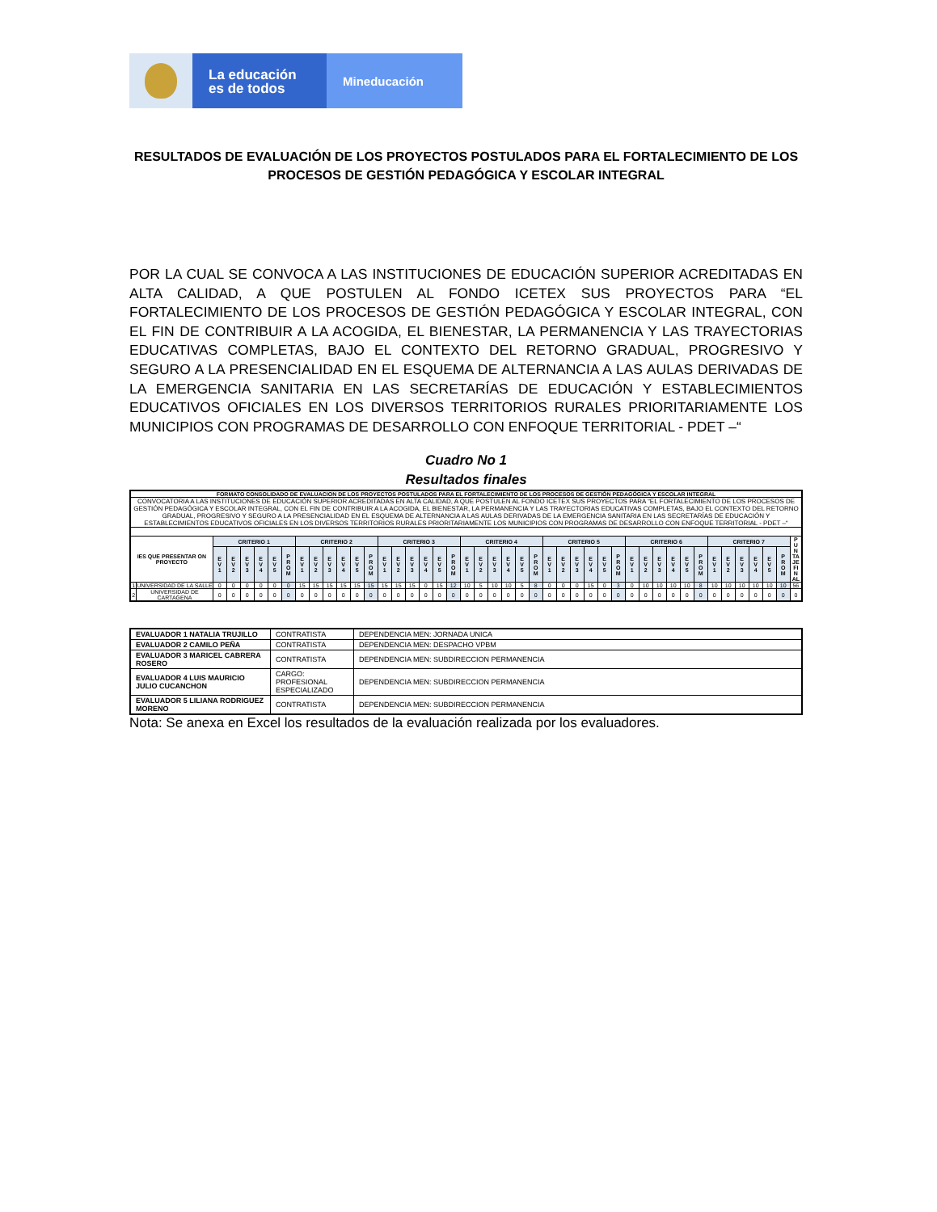La educación
es de todos
Mineducación
RESULTADOS DE EVALUACIÓN DE LOS PROYECTOS POSTULADOS PARA EL FORTALECIMIENTO DE LOS PROCESOS DE GESTIÓN PEDAGÓGICA Y ESCOLAR INTEGRAL
POR LA CUAL SE CONVOCA A LAS INSTITUCIONES DE EDUCACIÓN SUPERIOR ACREDITADAS EN ALTA CALIDAD, A QUE POSTULEN AL FONDO ICETEX SUS PROYECTOS PARA “EL FORTALECIMIENTO DE LOS PROCESOS DE GESTIÓN PEDAGÓGICA Y ESCOLAR INTEGRAL, CON EL FIN DE CONTRIBUIR A LA ACOGIDA, EL BIENESTAR, LA PERMANENCIA Y LAS TRAYECTORIAS EDUCATIVAS COMPLETAS, BAJO EL CONTEXTO DEL RETORNO GRADUAL, PROGRESIVO Y SEGURO A LA PRESENCIALIDAD EN EL ESQUEMA DE ALTERNANCIA A LAS AULAS DERIVADAS DE LA EMERGENCIA SANITARIA EN LAS SECRETARÍAS DE EDUCACIÓN Y ESTABLECIMIENTOS EDUCATIVOS OFICIALES EN LOS DIVERSOS TERRITORIOS RURALES PRIORITARIAMENTE LOS MUNICIPIOS CON PROGRAMAS DE DESARROLLO CON ENFOQUE TERRITORIAL - PDET –“
Cuadro No 1
Resultados finales
| FORMATO CONSOLIDADO DE EVALUACION DE LOS PROYECTOS POSTULADOS PARA EL FORTALECIMIENTO DE LOS PROCESOS DE GESTIÓN PEDAGÓGICA Y ESCOLAR INTEGRAL | | | | | | | | | | | | | | | | | | | | | | | | | | | | | | | | | | | | | | | | | | | | |
| --- | --- | --- | --- | --- | --- | --- | --- | --- | --- | --- | --- | --- | --- | --- | --- | --- | --- | --- | --- | --- | --- | --- | --- | --- | --- | --- | --- | --- | --- | --- | --- | --- | --- | --- | --- | --- | --- | --- | --- | --- | --- | --- | --- | --- |
| CONVOCATORIA A LAS INSTITUCIONES DE EDUCACIÓN SUPERIOR ACREDITADAS EN ALTA CALIDAD, A QUE POSTULEN AL FONDO ICETEX SUS PROYECTOS PARA “EL FORTALECIMIENTO DE LOS PROCESOS DE GESTIÓN PEDAGÓGICA Y ESCOLAR INTEGRAL, CON EL FIN DE CONTRIBUIR A LA ACOGIDA, EL BIENESTAR, LA PERMANENCIA Y LAS TRAYECTORIAS EDUCATIVAS COMPLETAS, BAJO EL CONTEXTO DEL RETORNO GRADUAL, PROGRESIVO Y SEGURO A LA PRESENCIALIDAD EN EL ESQUEMA DE ALTERNANCIA A LAS AULAS DERIVADAS DE LA EMERGENCIA SANITARIA EN LAS SECRETARÍAS DE EDUCACIÓN Y ESTABLECIMIENTOS EDUCATIVOS OFICIALES EN LOS DIVERSOS TERRITORIOS RURALES PRIORITARIAMENTE LOS MUNICIPIOS CON PROGRAMAS DE DESARROLLO CON ENFOQUE TERRITORIAL - PDET –“ | | | | | | | | | | | | | | | | | | | | | | | | | | | | | | | | | | | | | | | | | | | | |
| IES QUE PRESENTAR ON PROYECTO | | CRITERIO 1 | | | | | | CRITERIO 2 | | | | | | CRITERIO 3 | | | | | | CRITERIO 4 | | | | | | CRITERIO 5 | | | | | | CRITERIO 6 | | | | | | CRITERIO 7 | | | | | | P U N TA JE FI N AL |
| | | E V 1 | E V 2 | E V 3 | E V 4 | E V 5 | P R O M | E V 1 | E V 2 | E V 3 | E V 4 | E V 5 | P R O M | E V 1 | E V 2 | E V 3 | E V 4 | E V 5 | P R O M | E V 1 | E V 2 | E V 3 | E V 4 | E V 5 | P R O M | E V 1 | E V 2 | E V 3 | E V 4 | E V 5 | P R O M | E V 1 | E V 2 | E V 3 | E V 4 | E V 5 | P R O M | E V 1 | E V 2 | E V 3 | E V 4 | E V 5 | P R O M | |
| 1 | UNIVERSIDAD DE LA SALLE | 0 | 0 | 0 | 0 | 0 | 0 | 15 | 15 | 15 | 15 | 15 | 15 | 15 | 15 | 15 | 0 | 15 | 12 | 10 | 5 | 10 | 10 | 5 | 8 | 0 | 0 | 0 | 15 | 0 | 3 | 0 | 10 | 10 | 10 | 10 | 8 | 10 | 10 | 10 | 10 | 10 | 10 | 56 |
| 2 | UNIVERSIDAD DE CARTAGENA | 0 | 0 | 0 | 0 | 0 | 0 | 0 | 0 | 0 | 0 | 0 | 0 | 0 | 0 | 0 | 0 | 0 | 0 | 0 | 0 | 0 | 0 | 0 | 0 | 0 | 0 | 0 | 0 | 0 | 0 | 0 | 0 | 0 | 0 | 0 | 0 | 0 | 0 | 0 | 0 | 0 | 0 | 0 |
| EVALUADOR 1 NATALIA TRUJILLO | CONTRATISTA | DEPENDENCIA MEN: JORNADA UNICA |
| EVALUADOR 2 CAMILO PEÑA | CONTRATISTA | DEPENDENCIA MEN: DESPACHO VPBM |
| EVALUADOR 3 MARICEL CABRERA ROSERO | CONTRATISTA | DEPENDENCIA MEN: SUBDIRECCION PERMANENCIA |
| EVALUADOR 4 LUIS MAURICIO JULIO CUCANCHON | CARGO: PROFESIONAL ESPECIALIZADO | DEPENDENCIA MEN: SUBDIRECCION PERMANENCIA |
| EVALUADOR 5 LILIANA RODRIGUEZ MORENO | CONTRATISTA | DEPENDENCIA MEN: SUBDIRECCION PERMANENCIA |
Nota: Se anexa en Excel los resultados de la evaluación realizada por los evaluadores.